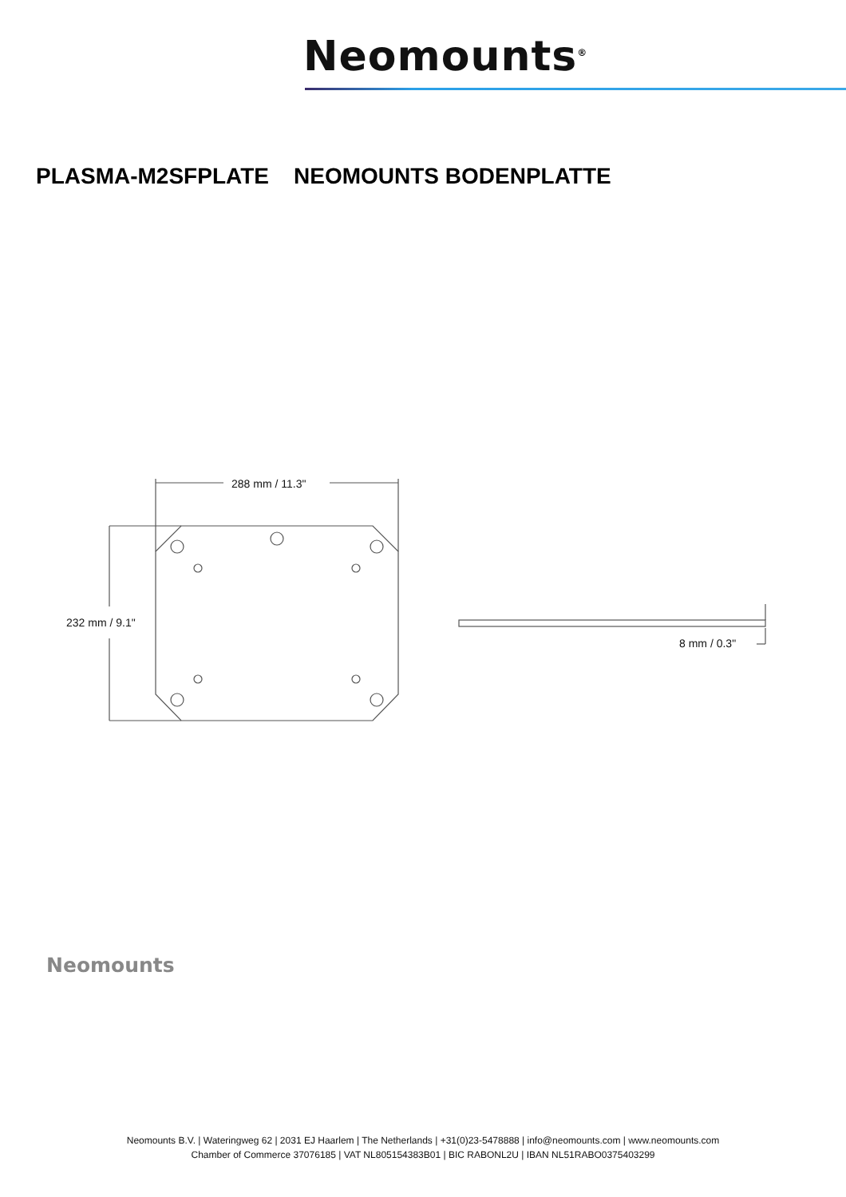Neomounts<sup>®</sup>
PLASMA-M2SFPLATE NEOMOUNTS BODENPLATTE
288 mm / 11.3"
232 mm / 9.1"
8 mm / 0.3"
Neomounts
Neomounts B.V. | Wateringweg 62 | 2031 EJ Haarlem | The Netherlands | +31(0)23-5478888 | info@neomounts.com | www.neomounts.com
Chamber of Commerce 37076185 | VAT NL805154383B01 | BIC RABONL2U | IBAN NL51RABO0375403299